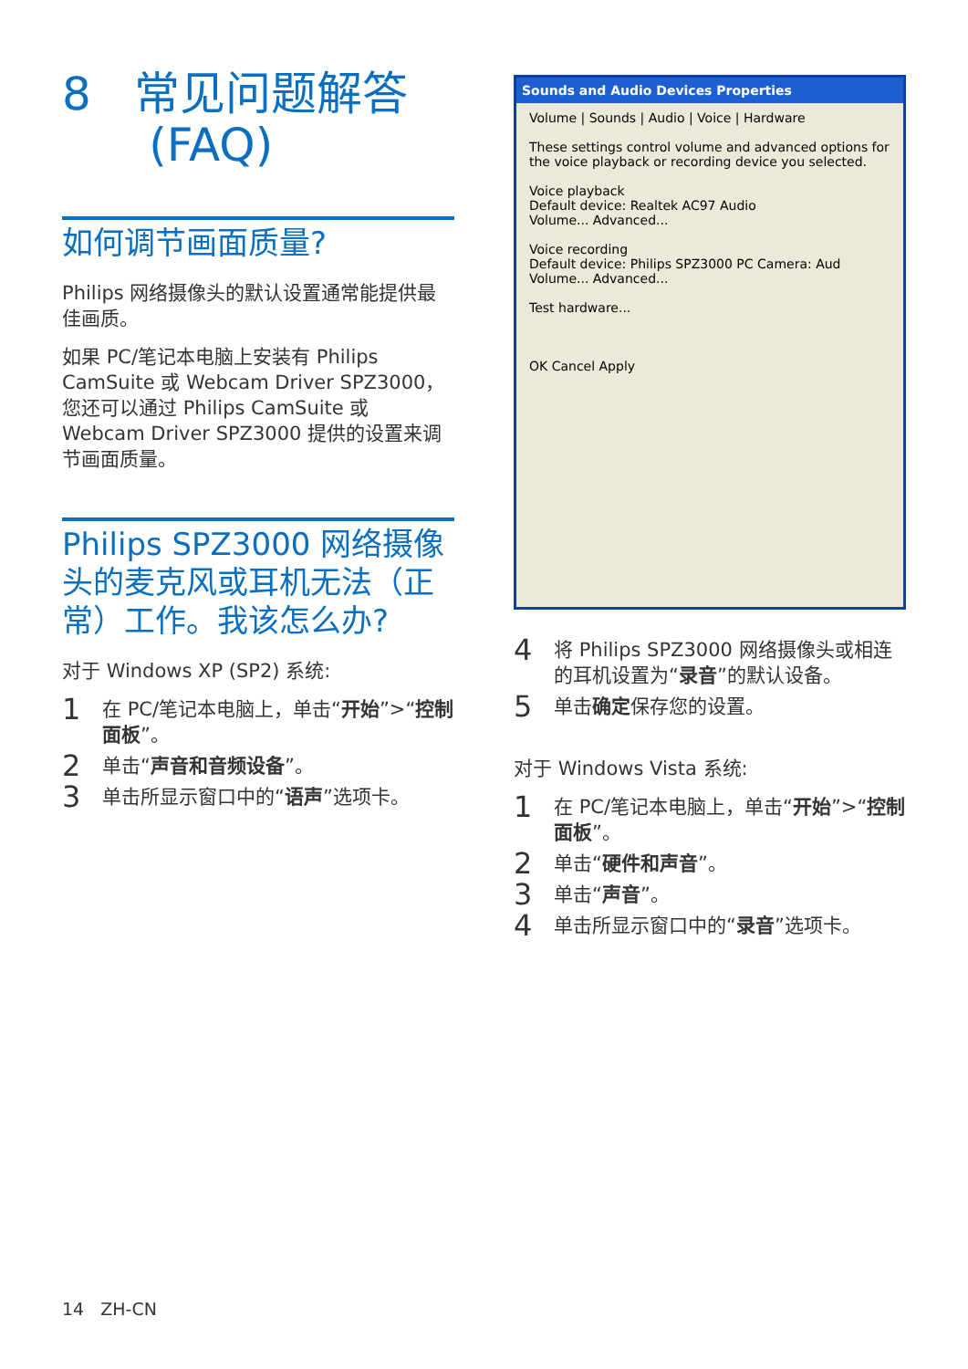8 常见问题解答
(FAQ)
如何调节画面质量?
Philips 网络摄像头的默认设置通常能提供最佳画质。
如果 PC/笔记本电脑上安装有 Philips CamSuite 或 Webcam Driver SPZ3000，您还可以通过 Philips CamSuite 或 Webcam Driver SPZ3000 提供的设置来调节画面质量。
Philips SPZ3000 网络摄像头的麦克风或耳机无法（正常）工作。我该怎么办?
对于 Windows XP (SP2) 系统:
1 在 PC/笔记本电脑上，单击“开始”>“控制面板”。
2 单击“声音和音频设备”。
3 单击所显示窗口中的“语声”选项卡。
Sounds and Audio Devices Properties
Volume | Sounds | Audio | Voice | Hardware
These settings control volume and advanced options for the voice playback or recording device you selected.
Voice playback
Default device: Realtek AC97 Audio
Volume... Advanced...
Voice recording
Default device: Philips SPZ3000 PC Camera: Aud
Volume... Advanced...
Test hardware...
OK Cancel Apply
4 将 Philips SPZ3000 网络摄像头或相连的耳机设置为“录音”的默认设备。
5 单击确定保存您的设置。
对于 Windows Vista 系统:
1 在 PC/笔记本电脑上，单击“开始”>“控制面板”。
2 单击“硬件和声音”。
3 单击“声音”。
4 单击所显示窗口中的“录音”选项卡。
14 ZH-CN